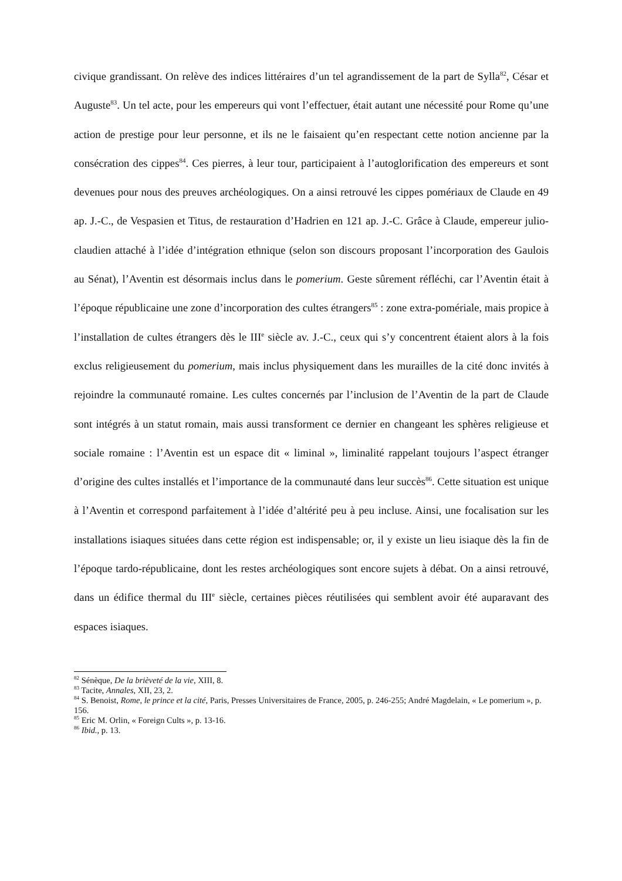civique grandissant. On relève des indices littéraires d’un tel agrandissement de la part de Sylla<sup>82</sup>, César et Auguste<sup>83</sup>. Un tel acte, pour les empereurs qui vont l’effectuer, était autant une nécessité pour Rome qu’une action de prestige pour leur personne, et ils ne le faisaient qu’en respectant cette notion ancienne par la consécration des cippes<sup>84</sup>. Ces pierres, à leur tour, participaient à l’autoglorification des empereurs et sont devenues pour nous des preuves archéologiques. On a ainsi retrouvé les cippes pomériaux de Claude en 49 ap. J.-C., de Vespasien et Titus, de restauration d’Hadrien en 121 ap. J.-C. Grâce à Claude, empereur julio-claudien attaché à l’idée d’intégration ethnique (selon son discours proposant l’incorporation des Gaulois au Sénat), l’Aventin est désormais inclus dans le pomerium. Geste sûrement réfléchi, car l’Aventin était à l’époque républicaine une zone d’incorporation des cultes étrangers<sup>85</sup> : zone extra-pomériale, mais propice à l’installation de cultes étrangers dès le III<sup>e</sup> siècle av. J.-C., ceux qui s’y concentrent étaient alors à la fois exclus religieusement du pomerium, mais inclus physiquement dans les murailles de la cité donc invités à rejoindre la communauté romaine. Les cultes concernés par l’inclusion de l’Aventin de la part de Claude sont intégrés à un statut romain, mais aussi transforment ce dernier en changeant les sphères religieuse et sociale romaine : l’Aventin est un espace dit « liminal », liminalité rappelant toujours l’aspect étranger d’origine des cultes installés et l’importance de la communauté dans leur succès<sup>86</sup>. Cette situation est unique à l’Aventin et correspond parfaitement à l’idée d’altérité peu à peu incluse. Ainsi, une focalisation sur les installations isiaques situées dans cette région est indispensable; or, il y existe un lieu isiaque dès la fin de l’époque tardo-républicaine, dont les restes archéologiques sont encore sujets à débat. On a ainsi retrouvé, dans un édifice thermal du III<sup>e</sup> siècle, certaines pièces réutilisées qui semblent avoir été auparavant des espaces isiaques.
<sup>82</sup> Sénèque, De la brièveté de la vie, XIII, 8.
<sup>83</sup> Tacite, Annales, XII, 23, 2.
<sup>84</sup> S. Benoist, Rome, le prince et la cité, Paris, Presses Universitaires de France, 2005, p. 246-255; André Magdelain, « Le pomerium », p. 156.
<sup>85</sup> Eric M. Orlin, « Foreign Cults », p. 13-16.
<sup>86</sup> Ibid., p. 13.